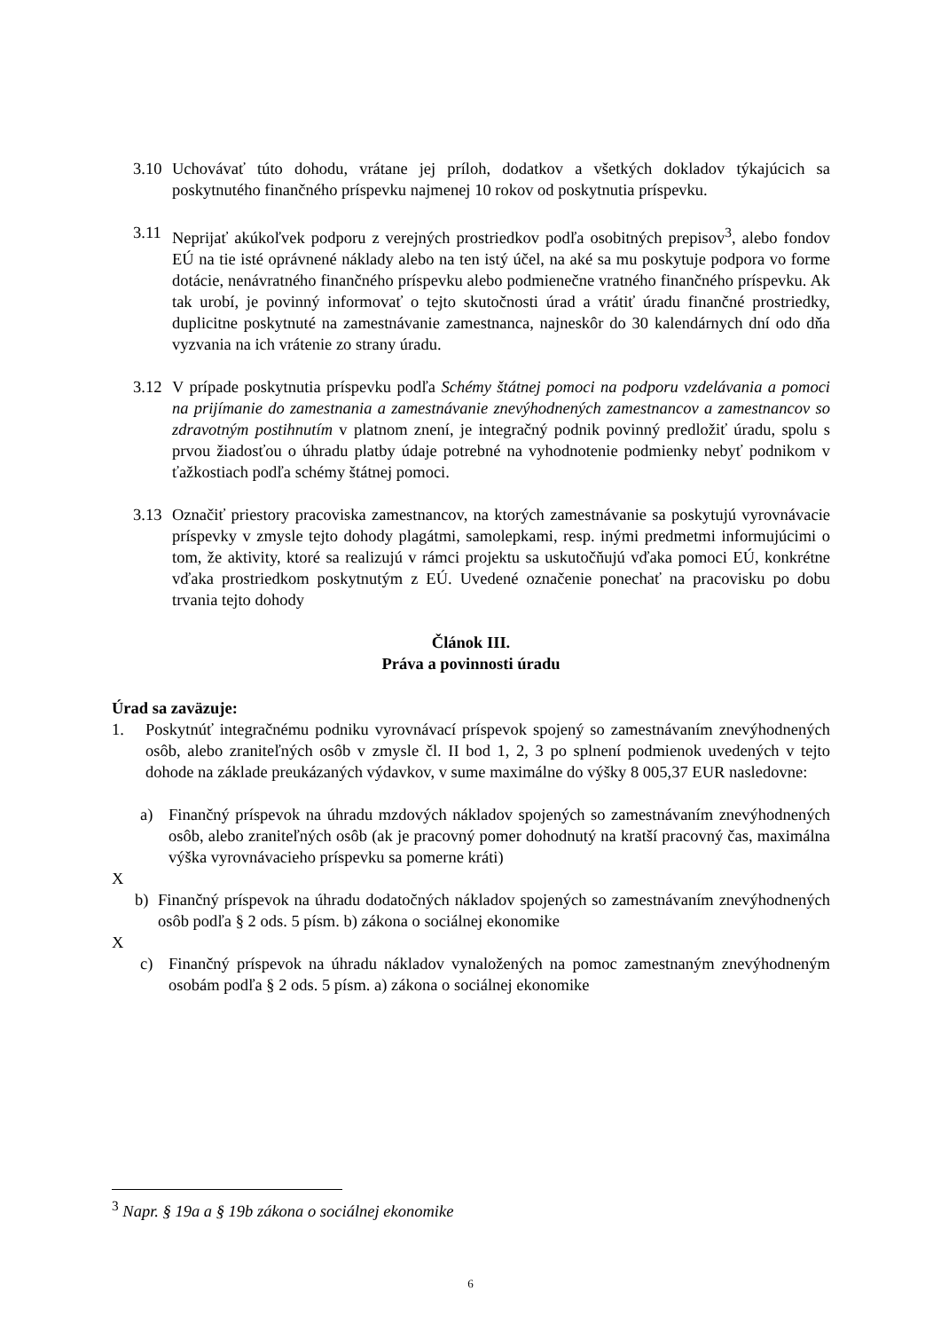3.10
Uchovávať túto dohodu, vrátane jej príloh, dodatkov a všetkých dokladov týkajúcich sa poskytnutého finančného príspevku najmenej 10 rokov od poskytnutia príspevku.
3.11
Neprijať akúkoľvek podporu z verejných prostriedkov podľa osobitných prepisov<sup>3</sup>, alebo fondov EÚ na tie isté oprávnené náklady alebo na ten istý účel, na aké sa mu poskytuje podpora vo forme dotácie, nenávratného finančného príspevku alebo podmienečne vratného finančného príspevku. Ak tak urobí, je povinný informovať o tejto skutočnosti úrad a vrátiť úradu finančné prostriedky, duplicitne poskytnuté na zamestnávanie zamestnanca, najneskôr do 30 kalendárnych dní odo dňa vyzvania na ich vrátenie zo strany úradu.
3.12
V prípade poskytnutia príspevku podľa Schémy štátnej pomoci na podporu vzdelávania a pomoci na prijímanie do zamestnania a zamestnávanie znevýhodnených zamestnancov a zamestnancov so zdravotným postihnutím v platnom znení, je integračný podnik povinný predložiť úradu, spolu s prvou žiadosťou o úhradu platby údaje potrebné na vyhodnotenie podmienky nebyť podnikom v ťažkostiach podľa schémy štátnej pomoci.
3.13
Označiť priestory pracoviska zamestnancov, na ktorých zamestnávanie sa poskytujú vyrovnávacie príspevky v zmysle tejto dohody plagátmi, samolepkami, resp. inými predmetmi informujúcimi o tom, že aktivity, ktoré sa realizujú v rámci projektu sa uskutočňujú vďaka pomoci EÚ, konkrétne vďaka prostriedkom poskytnutým z EÚ. Uvedené označenie ponechať na pracovisku po dobu trvania tejto dohody
Článok III.
Práva a povinnosti úradu
Úrad sa zaväzuje:
1. Poskytnúť integračnému podniku vyrovnávací príspevok spojený so zamestnávaním znevýhodnených osôb, alebo zraniteľných osôb v zmysle čl. II bod 1, 2, 3 po splnení podmienok uvedených v tejto dohode na základe preukázaných výdavkov, v sume maximálne do výšky 8 005,37 EUR nasledovne:
a) Finančný príspevok na úhradu mzdových nákladov spojených so zamestnávaním znevýhodnených osôb, alebo zraniteľných osôb (ak je pracovný pomer dohodnutý na kratší pracovný čas, maximálna výška vyrovnávacieho príspevku sa pomerne kráti)
X
b) Finančný príspevok na úhradu dodatočných nákladov spojených so zamestnávaním znevýhodnených osôb podľa § 2 ods. 5 písm. b) zákona o sociálnej ekonomike
X
c) Finančný príspevok na úhradu nákladov vynaložených na pomoc zamestnaným znevýhodneným osobám podľa § 2 ods. 5 písm. a) zákona o sociálnej ekonomike
<sup>3</sup> Napr. § 19a a § 19b zákona o sociálnej ekonomike
6